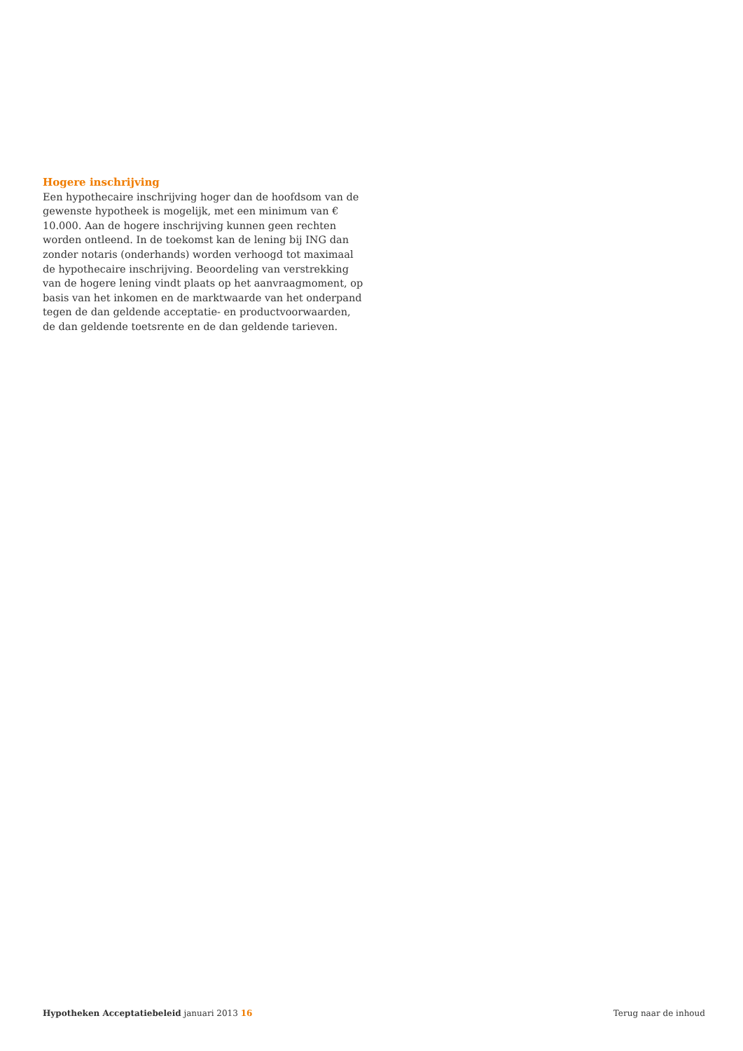Hogere inschrijving
Een hypothecaire inschrijving hoger dan de hoofdsom van de gewenste hypotheek is mogelijk, met een minimum van € 10.000. Aan de hogere inschrijving kunnen geen rechten worden ontleend. In de toekomst kan de lening bij ING dan zonder notaris (onderhands) worden verhoogd tot maximaal de hypothecaire inschrijving. Beoordeling van verstrekking van de hogere lening vindt plaats op het aanvraagmoment, op basis van het inkomen en de marktwaarde van het onderpand tegen de dan geldende acceptatie- en productvoorwaarden, de dan geldende toetsrente en de dan geldende tarieven.
Hypotheken Acceptatiebeleid januari 2013 16 Terug naar de inhoud